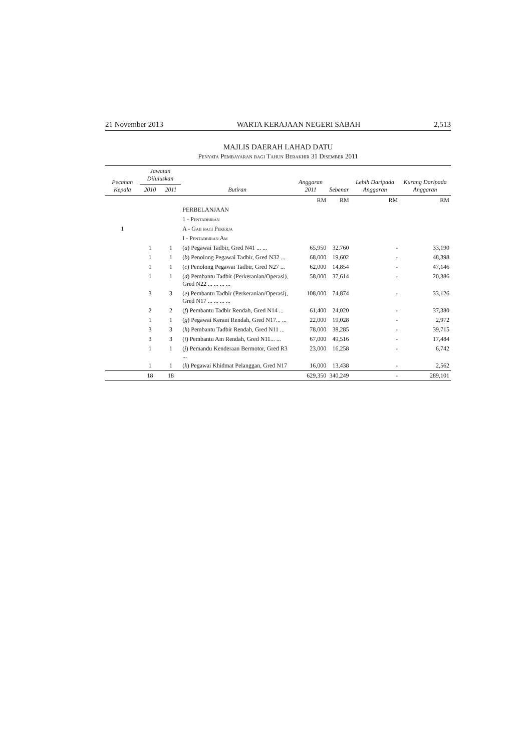21 November 2013 WARTA KERAJAAN NEGERI SABAH 2,513
MAJLIS DAERAH LAHAD DATU
Penyata Pembayaran bagi Tahun Berakhir 31 Disember 2011
| Pecahan Kepala | Jawatan Diluluskan | | Butiran | Anggaran 2011 | Sebenar | Lebih Daripada Anggaran | Kurang Daripada Anggaran |
| --- | --- | --- | --- | --- | --- | --- | --- |
| | 2010 | 2011 | | | | | |
| | | | | RM | RM | RM | RM |
| | | | PERBELANJAAN | | | | |
| | | | 1 - Pentadbiran | | | | |
| 1 | | | A - Gaji bagi Pekerja | | | | |
| | | | I - Pentadbiran Am | | | | |
| | 1 | 1 | ( a ) Pegawai Tadbir, Gred N41 ... ... | 65,950 | 32,760 | - | 33,190 |
| | 1 | 1 | ( b ) Penolong Pegawai Tadbir, Gred N32 ... | 68,000 | 19,602 | - | 48,398 |
| | 1 | 1 | ( c ) Penolong Pegawai Tadbir, Gred N27 ... | 62,000 | 14,854 | - | 47,146 |
| | 1 | 1 | ( d ) Pembantu Tadbir (Perkeranian/Operasi), Gred N22 ... ... ... ... | 58,000 | 37,614 | - | 20,386 |
| | 3 | 3 | ( e ) Pembantu Tadbir (Perkeranian/Operasi), Gred N17 ... ... ... ... | 108,000 | 74,874 | - | 33,126 |
| | 2 | 2 | ( f ) Pembantu Tadbir Rendah, Gred N14 ... | 61,400 | 24,020 | - | 37,380 |
| | 1 | 1 | ( g ) Pegawai Kerani Rendah, Gred N17... ... | 22,000 | 19,028 | - | 2,972 |
| | 3 | 3 | ( h ) Pembantu Tadbir Rendah, Gred N11 ... | 78,000 | 38,285 | - | 39,715 |
| | 3 | 3 | ( i ) Pembantu Am Rendah, Gred N11... ... | 67,000 | 49,516 | - | 17,484 |
| | 1 | 1 | ( j ) Pemandu Kenderaan Bermotor, Gred R3 ... | 23,000 | 16,258 | - | 6,742 |
| | 1 | 1 | ( k ) Pegawai Khidmat Pelanggan, Gred N17 | 16,000 | 13,438 | - | 2,562 |
| | 18 | 18 | | 629,350 | 340,249 | - | 289,101 |